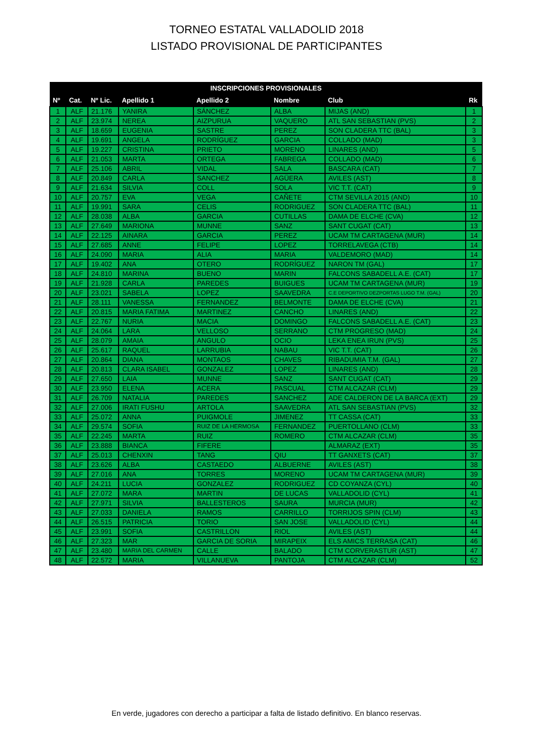TORNEO ESTATAL VALLADOLID 2018
LISTADO PROVISIONAL DE PARTICIPANTES
| INSCRIPCIONES PROVISIONALES | | | | | | | |
| --- | --- | --- | --- | --- | --- | --- | --- |
| Nº | Cat. | Nº Lic. | Apellido 1 | Apellido 2 | Nombre | Club | Rk |
| 1 | ALF | 21.176 | YANIRA | SÁNCHEZ | ALBA | MIJAS (AND) | 1 |
| 2 | ALF | 23.974 | NEREA | AIZPURUA | VAQUERO | ATL SAN SEBASTIAN (PVS) | 2 |
| 3 | ALF | 18.659 | EUGENIA | SASTRE | PEREZ | SON CLADERA TTC (BAL) | 3 |
| 4 | ALF | 19.691 | ANGELA | RODRÍGUEZ | GARCIA | COLLADO (MAD) | 3 |
| 5 | ALF | 19.227 | CRISTINA | PRIETO | MORENO | LINARES (AND) | 5 |
| 6 | ALF | 21.053 | MARTA | ORTEGA | FABREGA | COLLADO (MAD) | 6 |
| 7 | ALF | 25.106 | ABRIL | VIDAL | SALA | BASCARA (CAT) | 7 |
| 8 | ALF | 20.849 | CARLA | SANCHEZ | AGÜERA | AVILES (AST) | 8 |
| 9 | ALF | 21.634 | SILVIA | COLL | SOLA | VIC T.T. (CAT) | 9 |
| 10 | ALF | 20.757 | EVA | VEGA | CAÑETE | CTM SEVILLA 2015 (AND) | 10 |
| 11 | ALF | 19.991 | SARA | CELIS | RODRIGUEZ | SON CLADERA TTC (BAL) | 11 |
| 12 | ALF | 28.038 | ALBA | GARCIA | CUTILLAS | DAMA DE ELCHE (CVA) | 12 |
| 13 | ALF | 27.649 | MARIONA | MUNNE | SANZ | SANT CUGAT (CAT) | 13 |
| 14 | ALF | 22.125 | AINARA | GARCIA | PEREZ | UCAM TM CARTAGENA (MUR) | 14 |
| 15 | ALF | 27.685 | ANNE | FELIPE | LOPEZ | TORRELAVEGA (CTB) | 14 |
| 16 | ALF | 24.090 | MARIA | ALIA | MARIA | VALDEMORO (MAD) | 14 |
| 17 | ALF | 19.402 | ANA | OTERO | RODRÍGUEZ | NARON TM (GAL) | 17 |
| 18 | ALF | 24.810 | MARINA | BUENO | MARIN | FALCONS SABADELL A.E. (CAT) | 17 |
| 19 | ALF | 21.928 | CARLA | PAREDES | BUIGUES | UCAM TM CARTAGENA (MUR) | 19 |
| 20 | ALF | 23.021 | SABELA | LOPEZ | SAAVEDRA | C.E DEPORTIVO DEZPORTAS LUGO T.M. (GAL) | 20 |
| 21 | ALF | 28.111 | VANESSA | FERNANDEZ | BELMONTE | DAMA DE ELCHE (CVA) | 21 |
| 22 | ALF | 20.815 | MARIA FATIMA | MARTINEZ | CANCHO | LINARES (AND) | 22 |
| 23 | ALF | 22.767 | NURIA | MACIA | DOMINGO | FALCONS SABADELL A.E. (CAT) | 23 |
| 24 | ALF | 24.064 | LARA | VELLOSO | SERRANO | CTM PROGRESO (MAD) | 24 |
| 25 | ALF | 28.079 | AMAIA | ANGULO | OCIO | LEKA ENEA IRUN (PVS) | 25 |
| 26 | ALF | 25.617 | RAQUEL | LARRUBIA | NABAU | VIC T.T. (CAT) | 26 |
| 27 | ALF | 20.864 | DIANA | MONTAOS | CHAVES | RIBADUMIA T.M. (GAL) | 27 |
| 28 | ALF | 20.813 | CLARA ISABEL | GONZALEZ | LOPEZ | LINARES (AND) | 28 |
| 29 | ALF | 27.650 | LAIA | MUNNE | SANZ | SANT CUGAT (CAT) | 29 |
| 30 | ALF | 23.950 | ELENA | ACERA | PASCUAL | CTM ALCAZAR (CLM) | 29 |
| 31 | ALF | 26.709 | NATALIA | PAREDES | SANCHEZ | ADE CALDERON DE LA BARCA (EXT) | 29 |
| 32 | ALF | 27.006 | IRATI FUSHU | ARTOLA | SAAVEDRA | ATL SAN SEBASTIAN (PVS) | 32 |
| 33 | ALF | 25.072 | ANNA | PUIGMOLE | JIMENEZ | TT CASSA (CAT) | 33 |
| 34 | ALF | 29.574 | SOFIA | RUIZ DE LA HERMOSA | FERNANDEZ | PUERTOLLANO (CLM) | 33 |
| 35 | ALF | 22.245 | MARTA | RUIZ | ROMERO | CTM ALCAZAR (CLM) | 35 |
| 36 | ALF | 23.888 | BIANCA | FIFERE | | ALMARAZ (EXT) | 35 |
| 37 | ALF | 25.013 | CHENXIN | TANG | QIU | TT GANXETS (CAT) | 37 |
| 38 | ALF | 23.626 | ALBA | CASTAEDO | ALBUERNE | AVILES (AST) | 38 |
| 39 | ALF | 27.016 | ANA | TORRES | MORENO | UCAM TM CARTAGENA (MUR) | 39 |
| 40 | ALF | 24.211 | LUCIA | GONZALEZ | RODRIGUEZ | CD COYANZA (CYL) | 40 |
| 41 | ALF | 27.072 | MARA | MARTIN | DE LUCAS | VALLADOLID (CYL) | 41 |
| 42 | ALF | 27.971 | SILVIA | BALLESTEROS | SAURA | MURCIA (MUR) | 42 |
| 43 | ALF | 27.033 | DANIELA | RAMOS | CARRILLO | TORRIJOS SPIN (CLM) | 43 |
| 44 | ALF | 26.515 | PATRICIA | TORIO | SAN JOSE | VALLADOLID (CYL) | 44 |
| 45 | ALF | 23.991 | SOFIA | CASTRILLON | RIOL | AVILES (AST) | 44 |
| 46 | ALF | 27.323 | MAR | GARCIA DE SORIA | MIRAPEIX | ELS AMICS TERRASA (CAT) | 46 |
| 47 | ALF | 23.480 | MARIA DEL CARMEN | CALLE | BALADO | CTM CORVERASTUR (AST) | 47 |
| 48 | ALF | 22.572 | MARIA | VILLANUEVA | PANTOJA | CTM ALCAZAR (CLM) | 52 |
En verde, jugadores con derecho a participar a falta de listado definitivo. En blanco reservas.